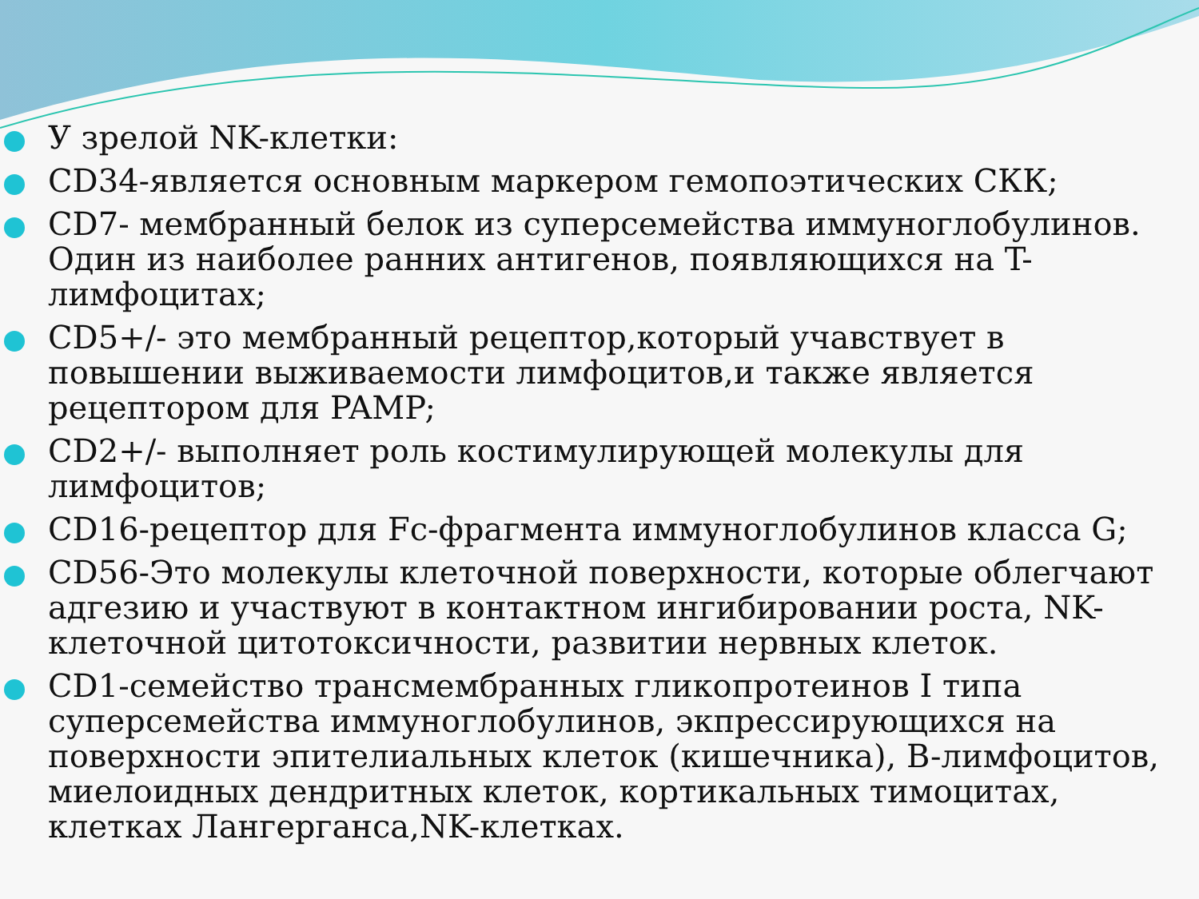У зрелой NK-клетки:
CD34-является основным маркером гемопоэтических СКК;
CD7- мембранный белок из суперсемейства иммуноглобулинов. Один из наиболее ранних антигенов, появляющихся на T-лимфоцитах;
CD5+/- это мембранный рецептор,который учавствует в повышении выживаемости лимфоцитов,и также является рецептором для PAMP;
CD2+/- выполняет роль костимулирующей молекулы для лимфоцитов;
CD16-рецептор для Fc-фрагмента иммуноглобулинов класса G;
CD56-Это молекулы клеточной поверхности, которые облегчают адгезию и участвуют в контактном ингибировании роста, NK-клеточной цитотоксичности, развитии нервных клеток.
CD1-семейство трансмембранных гликопротеинов I типа суперсемейства иммуноглобулинов, экпрессирующихся на поверхности эпителиальных клеток (кишечника), B-лимфоцитов, миелоидных дендритных клеток, кортикальных тимоцитах, клетках Лангерганса,NK-клетках.